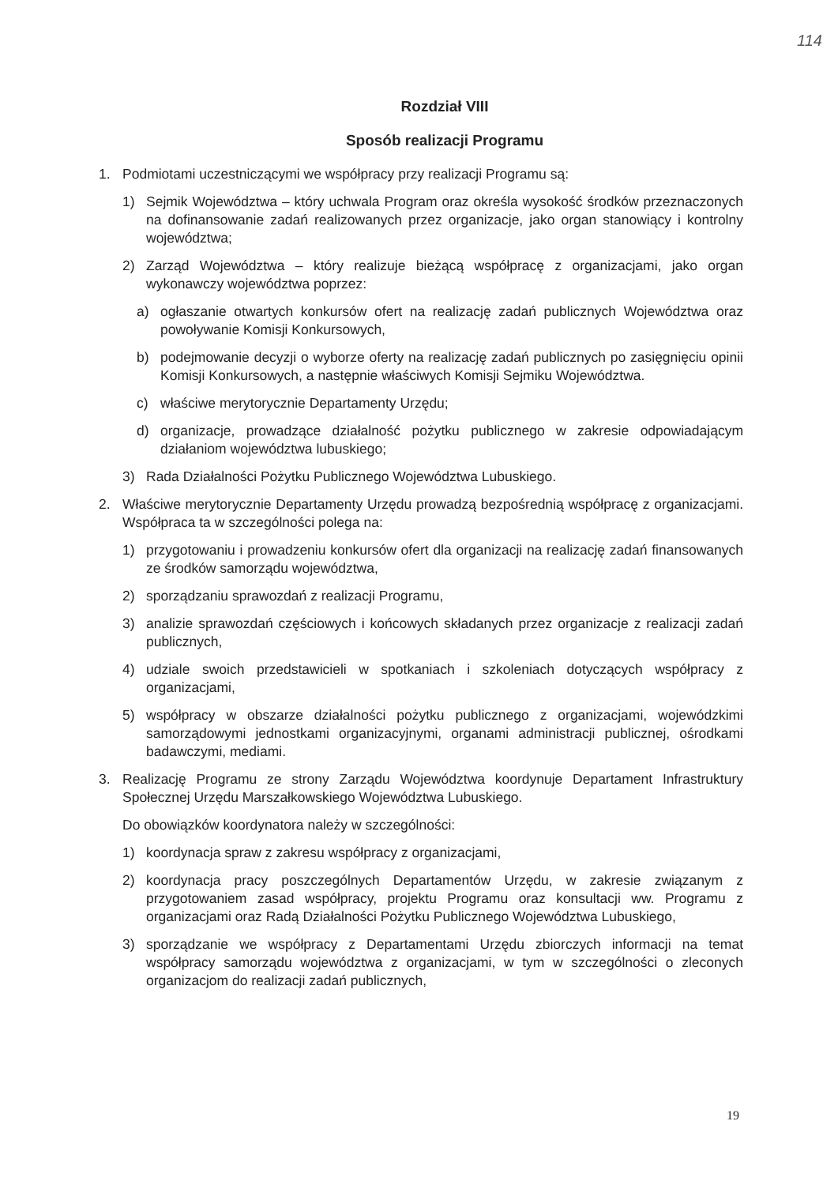114
Rozdział VIII
Sposób realizacji Programu
1. Podmiotami uczestniczącymi we współpracy przy realizacji Programu są:
1) Sejmik Województwa – który uchwala Program oraz określa wysokość środków przeznaczonych na dofinansowanie zadań realizowanych przez organizacje, jako organ stanowiący i kontrolny województwa;
2) Zarząd Województwa – który realizuje bieżącą współpracę z organizacjami, jako organ wykonawczy województwa poprzez:
a) ogłaszanie otwartych konkursów ofert na realizację zadań publicznych Województwa oraz powoływanie Komisji Konkursowych,
b) podejmowanie decyzji o wyborze oferty na realizację zadań publicznych po zasięgnięciu opinii Komisji Konkursowych, a następnie właściwych Komisji Sejmiku Województwa.
c) właściwe merytorycznie Departamenty Urzędu;
d) organizacje, prowadzące działalność pożytku publicznego w zakresie odpowiadającym działaniom województwa lubuskiego;
3) Rada Działalności Pożytku Publicznego Województwa Lubuskiego.
2. Właściwe merytorycznie Departamenty Urzędu prowadzą bezpośrednią współpracę z organizacjami. Współpraca ta w szczególności polega na:
1) przygotowaniu i prowadzeniu konkursów ofert dla organizacji na realizację zadań finansowanych ze środków samorządu województwa,
2) sporządzaniu sprawozdań z realizacji Programu,
3) analizie sprawozdań częściowych i końcowych składanych przez organizacje z realizacji zadań publicznych,
4) udziale swoich przedstawicieli w spotkaniach i szkoleniach dotyczących współpracy z organizacjami,
5) współpracy w obszarze działalności pożytku publicznego z organizacjami, wojewódzkimi samorządowymi jednostkami organizacyjnymi, organami administracji publicznej, ośrodkami badawczymi, mediami.
3. Realizację Programu ze strony Zarządu Województwa koordynuje Departament Infrastruktury Społecznej Urzędu Marszałkowskiego Województwa Lubuskiego.
Do obowiązków koordynatora należy w szczególności:
1) koordynacja spraw z zakresu współpracy z organizacjami,
2) koordynacja pracy poszczególnych Departamentów Urzędu, w zakresie związanym z przygotowaniem zasad współpracy, projektu Programu oraz konsultacji ww. Programu z organizacjami oraz Radą Działalności Pożytku Publicznego Województwa Lubuskiego,
3) sporządzanie we współpracy z Departamentami Urzędu zbiorczych informacji na temat współpracy samorządu województwa z organizacjami, w tym w szczególności o zleconych organizacjom do realizacji zadań publicznych,
19